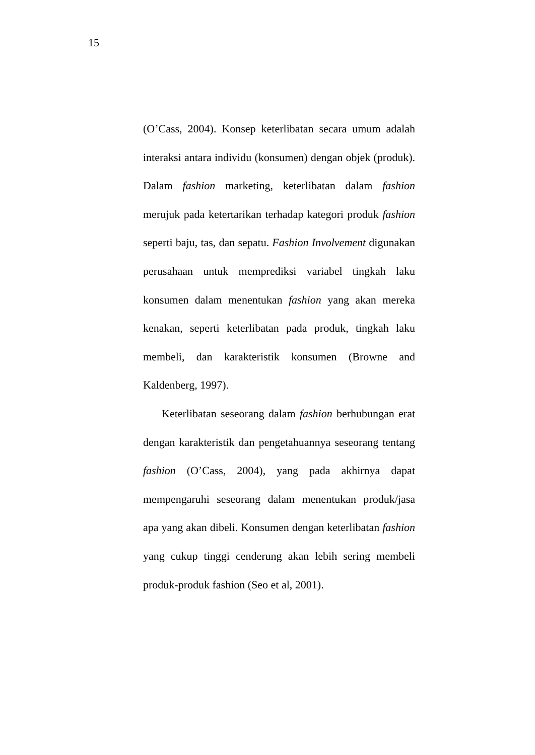15
(O’Cass, 2004). Konsep keterlibatan secara umum adalah interaksi antara individu (konsumen) dengan objek (produk). Dalam fashion marketing, keterlibatan dalam fashion merujuk pada ketertarikan terhadap kategori produk fashion seperti baju, tas, dan sepatu. Fashion Involvement digunakan perusahaan untuk memprediksi variabel tingkah laku konsumen dalam menentukan fashion yang akan mereka kenakan, seperti keterlibatan pada produk, tingkah laku membeli, dan karakteristik konsumen (Browne and Kaldenberg, 1997).
Keterlibatan seseorang dalam fashion berhubungan erat dengan karakteristik dan pengetahuannya seseorang tentang fashion (O’Cass, 2004), yang pada akhirnya dapat mempengaruhi seseorang dalam menentukan produk/jasa apa yang akan dibeli. Konsumen dengan keterlibatan fashion yang cukup tinggi cenderung akan lebih sering membeli produk-produk fashion (Seo et al, 2001).